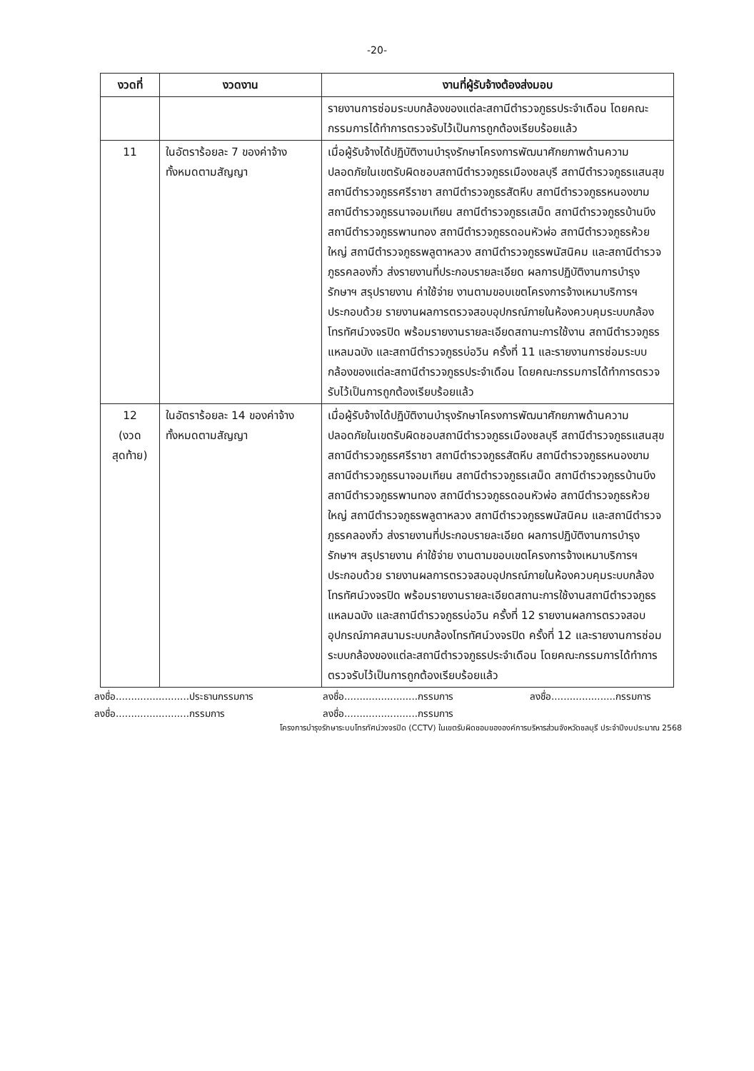-20-
| งวดที่ | งวดงาน | งานที่ผู้รับจ้างต้องส่งมอบ |
| --- | --- | --- |
| | | รายงานการซ่อมระบบกล้องของแต่ละสถานีตำรวจภูธรประจำเดือน โดยคณะกรรมการได้ทำการตรวจรับไว้เป็นการถูกต้องเรียบร้อยแล้ว |
| 11 | ในอัตราร้อยละ 7 ของค่าจ้างทั้งหมดตามสัญญา | เมื่อผู้รับจ้างได้ปฏิบัติงานบำรุงรักษาโครงการพัฒนาศักยภาพด้านความปลอดภัยในเขตรับผิดชอบสถานีตำรวจภูธรเมืองชลบุรี สถานีตำรวจภูธรแสนสุข สถานีตำรวจภูธรศรีราชา สถานีตำรวจภูธรสัตหีบ สถานีตำรวจภูธรหนองขาม สถานีตำรวจภูธรนาจอมเทียน สถานีตำรวจภูธรเสม็ด สถานีตำรวจภูธรบ้านบึง สถานีตำรวจภูธรพานทอง สถานีตำรวจภูธรดอนหัวฬ่อ สถานีตำรวจภูธรห้วยใหญ่ สถานีตำรวจภูธรพลูตาหลวง สถานีตำรวจภูธรพนัสนิคม และสถานีตำรวจภูธรคลองกิ่ว ส่งรายงานที่ประกอบรายละเอียด ผลการปฏิบัติงานการบำรุงรักษาฯ สรุปรายงาน ค่าใช้จ่าย งานตามขอบเขตโครงการจ้างเหมาบริการฯ ประกอบด้วย รายงานผลการตรวจสอบอุปกรณ์ภายในห้องควบคุมระบบกล้องโทรทัศน์วงจรปิด พร้อมรายงานรายละเอียดสถานะการใช้งาน สถานีตำรวจภูธรแหลมฉบัง และสถานีตำรวจภูธรบ่อวิน ครั้งที่ 11 และรายงานการซ่อมระบบกล้องของแต่ละสถานีตำรวจภูธรประจำเดือน โดยคณะกรรมการได้ทำการตรวจรับไว้เป็นการถูกต้องเรียบร้อยแล้ว |
| 12 (งวด สุดท้าย) | ในอัตราร้อยละ 14 ของค่าจ้างทั้งหมดตามสัญญา | เมื่อผู้รับจ้างได้ปฏิบัติงานบำรุงรักษาโครงการพัฒนาศักยภาพด้านความปลอดภัยในเขตรับผิดชอบสถานีตำรวจภูธรเมืองชลบุรี สถานีตำรวจภูธรแสนสุข สถานีตำรวจภูธรศรีราชา สถานีตำรวจภูธรสัตหีบ สถานีตำรวจภูธรหนองขาม สถานีตำรวจภูธรนาจอมเทียน สถานีตำรวจภูธรเสม็ด สถานีตำรวจภูธรบ้านบึง สถานีตำรวจภูธรพานทอง สถานีตำรวจภูธรดอนหัวฬ่อ สถานีตำรวจภูธรห้วยใหญ่ สถานีตำรวจภูธรพลูตาหลวง สถานีตำรวจภูธรพนัสนิคม และสถานีตำรวจภูธรคลองกิ่ว ส่งรายงานที่ประกอบรายละเอียด ผลการปฏิบัติงานการบำรุงรักษาฯ สรุปรายงาน ค่าใช้จ่าย งานตามขอบเขตโครงการจ้างเหมาบริการฯ ประกอบด้วย รายงานผลการตรวจสอบอุปกรณ์ภายในห้องควบคุมระบบกล้องโทรทัศน์วงจรปิด พร้อมรายงานรายละเอียดสถานะการใช้งานสถานีตำรวจภูธรแหลมฉบัง และสถานีตำรวจภูธรบ่อวิน ครั้งที่ 12 รายงานผลการตรวจสอบอุปกรณ์ภาคสนามระบบกล้องโทรทัศน์วงจรปิด ครั้งที่ 12 และรายงานการซ่อมระบบกล้องของแต่ละสถานีตำรวจภูธรประจำเดือน โดยคณะกรรมการได้ทำการตรวจรับไว้เป็นการถูกต้องเรียบร้อยแล้ว |
ลงชื่อ........................ประธานกรรมการ
ลงชื่อ........................กรรมการ
ลงชื่อ.....................กรรมการ
ลงชื่อ........................กรรมการ
ลงชื่อ........................กรรมการ
โครงการบำรุงรักษาระบบโทรทัศน์วงจรปิด (CCTV) ในเขตรับผิดชอบขององค์การบริหารส่วนจังหวัดชลบุรี ประจำปีงบประมาณ 2568